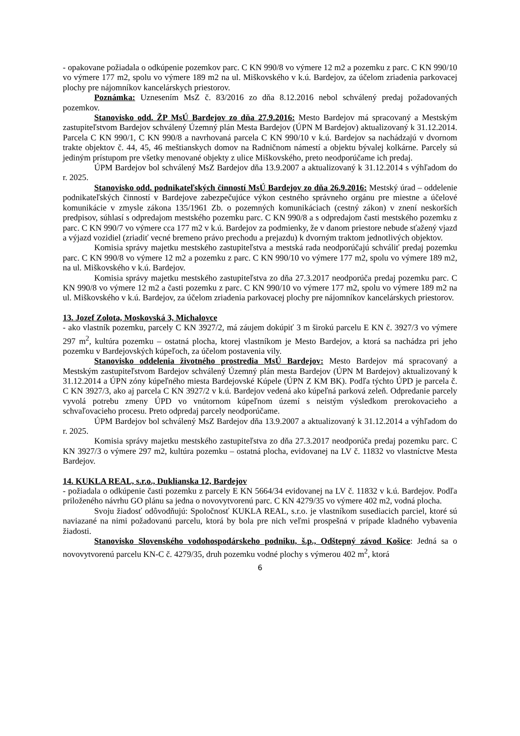- opakovane požiadala o odkúpenie pozemkov parc. C KN 990/8 vo výmere 12 m2 a pozemku z parc. C KN 990/10 vo výmere 177 m2, spolu vo výmere 189 m2 na ul. Miškovského v k.ú. Bardejov, za účelom zriadenia parkovacej plochy pre nájomníkov kancelárskych priestorov.
Poznámka: Uznesením MsZ č. 83/2016 zo dňa 8.12.2016 nebol schválený predaj požadovaných pozemkov.
Stanovisko odd. ŽP MsÚ Bardejov zo dňa 27.9.2016: Mesto Bardejov má spracovaný a Mestským zastupiteľstvom Bardejov schválený Územný plán Mesta Bardejov (ÚPN M Bardejov) aktualizovaný k 31.12.2014. Parcela C KN 990/1, C KN 990/8 a navrhovaná parcela C KN 990/10 v k.ú. Bardejov sa nachádzajú v dvornom trakte objektov č. 44, 45, 46 meštianskych domov na Radničnom námestí a objektu bývalej kolkárne. Parcely sú jediným prístupom pre všetky menované objekty z ulice Miškovského, preto neodporúčame ich predaj.
ÚPM Bardejov bol schválený MsZ Bardejov dňa 13.9.2007 a aktualizovaný k 31.12.2014 s výhľadom do r. 2025.
Stanovisko odd. podnikateľských činností MsÚ Bardejov zo dňa 26.9.2016: Mestský úrad – oddelenie podnikateľských činností v Bardejove zabezpečujúce výkon cestného správneho orgánu pre miestne a účelové komunikácie v zmysle zákona 135/1961 Zb. o pozemných komunikáciach (cestný zákon) v znení neskorších predpisov, súhlasí s odpredajom mestského pozemku parc. C KN 990/8 a s odpredajom časti mestského pozemku z parc. C KN 990/7 vo výmere cca 177 m2 v k.ú. Bardejov za podmienky, že v danom priestore nebude sťažený vjazd a výjazd vozidiel (zriadiť vecné bremeno právo prechodu a prejazdu) k dvorným traktom jednotlivých objektov.
Komisia správy majetku mestského zastupiteľstva a mestská rada neodporúčajú schváliť predaj pozemku parc. C KN 990/8 vo výmere 12 m2 a pozemku z parc. C KN 990/10 vo výmere 177 m2, spolu vo výmere 189 m2, na ul. Miškovského v k.ú. Bardejov.
Komisia správy majetku mestského zastupiteľstva zo dňa 27.3.2017 neodporúča predaj pozemku parc. C KN 990/8 vo výmere 12 m2 a časti pozemku z parc. C KN 990/10 vo výmere 177 m2, spolu vo výmere 189 m2 na ul. Miškovského v k.ú. Bardejov, za účelom zriadenia parkovacej plochy pre nájomníkov kancelárskych priestorov.
13. Jozef Zolota, Moskovská 3, Michalovce
- ako vlastník pozemku, parcely C KN 3927/2, má záujem dokúpiť 3 m širokú parcelu E KN č. 3927/3 vo výmere 297 m<sup>2</sup>, kultúra pozemku – ostatná plocha, ktorej vlastníkom je Mesto Bardejov, a ktorá sa nachádza pri jeho pozemku v Bardejovských kúpeľoch, za účelom postavenia vily.
Stanovisko oddelenia životného prostredia MsÚ Bardejov: Mesto Bardejov má spracovaný a Mestským zastupiteľstvom Bardejov schválený Územný plán mesta Bardejov (ÚPN M Bardejov) aktualizovaný k 31.12.2014 a ÚPN zóny kúpeľného miesta Bardejovské Kúpele (ÚPN Z KM BK). Podľa týchto ÚPD je parcela č. C KN 3927/3, ako aj parcela C KN 3927/2 v k.ú. Bardejov vedená ako kúpeľná parková zeleň. Odpredanie parcely vyvolá potrebu zmeny ÚPD vo vnútornom kúpeľnom území s neistým výsledkom prerokovacieho a schvaľovacieho procesu. Preto odpredaj parcely neodporúčame.
ÚPM Bardejov bol schválený MsZ Bardejov dňa 13.9.2007 a aktualizovaný k 31.12.2014 a výhľadom do r. 2025.
Komisia správy majetku mestského zastupiteľstva zo dňa 27.3.2017 neodporúča predaj pozemku parc. C KN 3927/3 o výmere 297 m2, kultúra pozemku – ostatná plocha, evidovanej na LV č. 11832 vo vlastníctve Mesta Bardejov.
14. KUKLA REAL, s.r.o., Duklianska 12, Bardejov
- požiadala o odkúpenie časti pozemku z parcely E KN 5664/34 evidovanej na LV č. 11832 v k.ú. Bardejov. Podľa priloženého návrhu GO plánu sa jedna o novovytvorenú parc. C KN 4279/35 vo výmere 402 m2, vodná plocha.
Svoju žiadosť odôvodňujú: Spoločnosť KUKLA REAL, s.r.o. je vlastníkom susediacich parciel, ktoré sú naviazané na nimi požadovanú parcelu, ktorá by bola pre nich veľmi prospešná v prípade kladného vybavenia žiadosti.
Stanovisko Slovenského vodohospodárskeho podniku, š.p., Odštepný závod Košice: Jedná sa o novovytvorenú parcelu KN-C č. 4279/35, druh pozemku vodné plochy s výmerou 402 m<sup>2</sup>, ktorá
6